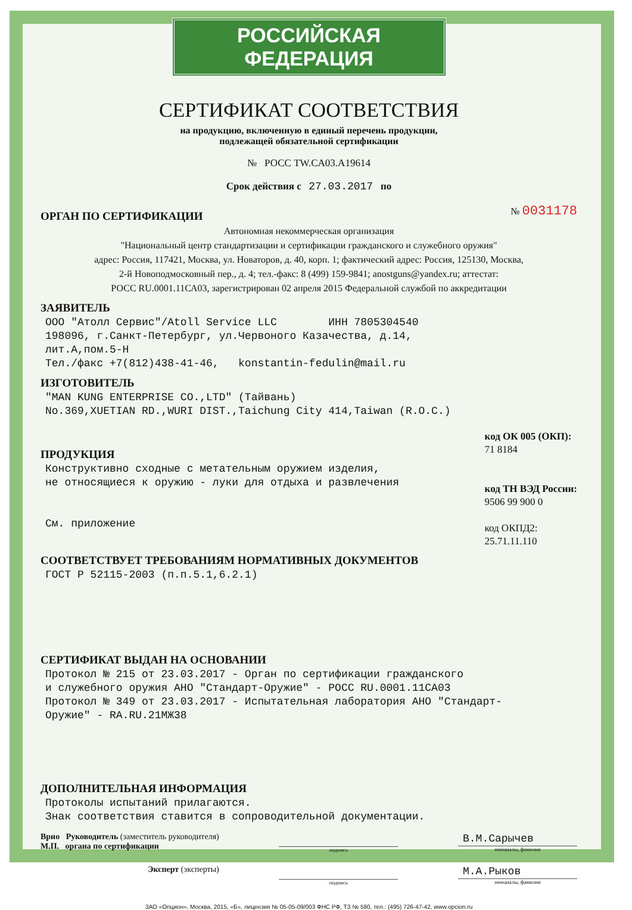РОССИЙСКАЯ ФЕДЕРАЦИЯ
СЕРТИФИКАТ СООТВЕТСТВИЯ
на продукцию, включенную в единый перечень продукции,
подлежащей обязательной сертификации
№ РОСС TW.CA03.A19614
Срок действия с 27.03.2017 по
ОРГАН ПО СЕРТИФИКАЦИИ
№ 0031178
Автономная некоммерческая организация
"Национальный центр стандартизации и сертификации гражданского и служебного оружия"
адрес: Россия, 117421, Москва, ул. Новаторов, д. 40, корп. 1; фактический адрес: Россия, 125130, Москва,
2-й Новоподмосковный пер., д. 4; тел.-факс: 8 (499) 159-9841; anostguns@yandex.ru; аттестат:
РОСС RU.0001.11СА03, зарегистрирован 02 апреля 2015 Федеральной службой по аккредитации
ЗАЯВИТЕЛЬ
ООО "Атолл Сервис"/Atoll Service LLC ИНН 7805304540
198096, г.Санкт-Петербург, ул.Червоного Казачества, д.14,
лит.А,пом.5-Н
Тел./факс +7(812)438-41-46, konstantin-fedulin@mail.ru
ИЗГОТОВИТЕЛЬ
"MAN KUNG ENTERPRISE CO.,LTD" (Тайвань)
No.369,XUETIAN RD.,WURI DIST.,Taichung City 414,Taiwan (R.O.C.)
ПРОДУКЦИЯ
Конструктивно сходные с метательным оружием изделия,
не относящиеся к оружию - луки для отдыха и развлечения
См. приложение
код ОК 005 (ОКП):
71 8184
код ТН ВЭД России:
9506 99 900 0
код ОКПД2:
25.71.11.110
СООТВЕТСТВУЕТ ТРЕБОВАНИЯМ НОРМАТИВНЫХ ДОКУМЕНТОВ
ГОСТ Р 52115-2003 (п.п.5.1,6.2.1)
СЕРТИФИКАТ ВЫДАН НА ОСНОВАНИИ
Протокол № 215 от 23.03.2017 - Орган по сертификации гражданского
и служебного оружия АНО "Стандарт-Оружие" - РОСС RU.0001.11СА03
Протокол № 349 от 23.03.2017 - Испытательная лаборатория АНО "Стандарт-
Оружие" - RA.RU.21МЖ38
ДОПОЛНИТЕЛЬНАЯ ИНФОРМАЦИЯ
Протоколы испытаний прилагаются.
Знак соответствия ставится в сопроводительной документации.
Врио Руководитель (заместитель руководителя)
М.П. органа по сертификации
подпись
В.М.Сарычев
инициалы, фамилия
Эксперт (эксперты)
подпись
М.А.Рыков
инициалы, фамилия
ЗАО «Опцион», Москва, 2015, «Б», лицензия № 05-05-09/003 ФНС РФ, ТЗ № 580, тел.: (495) 726-47-42, www.opcion.ru